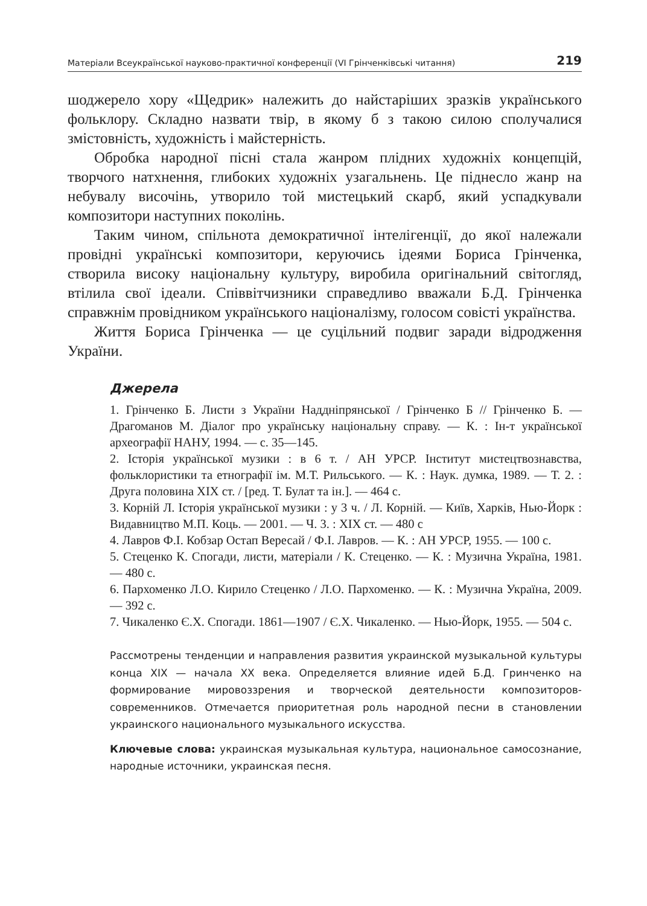Матеріали Всеукраїнської науково-практичної конференції (VI Грінченківські читання) 219
шоджерело хору «Щедрик» належить до найстаріших зразків українського фольклору. Складно назвати твір, в якому б з такою силою сполучалися змістовність, художність і майстерність.
Обробка народної пісні стала жанром плідних художніх концепцій, творчого натхнення, глибоких художніх узагальнень. Це піднесло жанр на небувалу височінь, утворило той мистецький скарб, який успадкували композитори наступних поколінь.
Таким чином, спільнота демократичної інтелігенції, до якої належали провідні українські композитори, керуючись ідеями Бориса Грінченка, створила високу національну культуру, виробила оригінальний світогляд, втілила свої ідеали. Співвітчизники справедливо вважали Б.Д. Грінченка справжнім провідником українського націоналізму, голосом совісті українства.
Життя Бориса Грінченка — це суцільний подвиг заради відродження України.
Джерела
1. Грінченко Б. Листи з України Наддніпрянської / Грінченко Б // Грінченко Б. — Драгоманов М. Діалог про українську національну справу. — К. : Ін-т української археографії НАНУ, 1994. — с. 35—145.
2. Історія української музики : в 6 т. / АН УРСР. Інститут мистецтвознавства, фольклористики та етнографії ім. М.Т. Рильського. — К. : Наук. думка, 1989. — Т. 2. : Друга половина XIX ст. / [ред. Т. Булат та ін.]. — 464 с.
3. Корній Л. Історія української музики : у 3 ч. / Л. Корній. — Київ, Харків, Нью-Йорк : Видавництво М.П. Коць. — 2001. — Ч. 3. : XIX ст. — 480 с
4. Лавров Ф.І. Кобзар Остап Вересай / Ф.І. Лавров. — К. : АН УРСР, 1955. — 100 с.
5. Стеценко К. Спогади, листи, матеріали / К. Стеценко. — К. : Музична Україна, 1981. — 480 с.
6. Пархоменко Л.О. Кирило Стеценко / Л.О. Пархоменко. — К. : Музична Україна, 2009. — 392 с.
7. Чикаленко Є.Х. Спогади. 1861—1907 / Є.Х. Чикаленко. — Нью-Йорк, 1955. — 504 с.
Рассмотрены тенденции и направления развития украинской музыкальной культуры конца XIX — начала XX века. Определяется влияние идей Б.Д. Гринченко на формирование мировоззрения и творческой деятельности композиторов-современников. Отмечается приоритетная роль народной песни в становлении украинского национального музыкального искусства.
Ключевые слова: украинская музыкальная культура, национальное самосознание, народные источники, украинская песня.